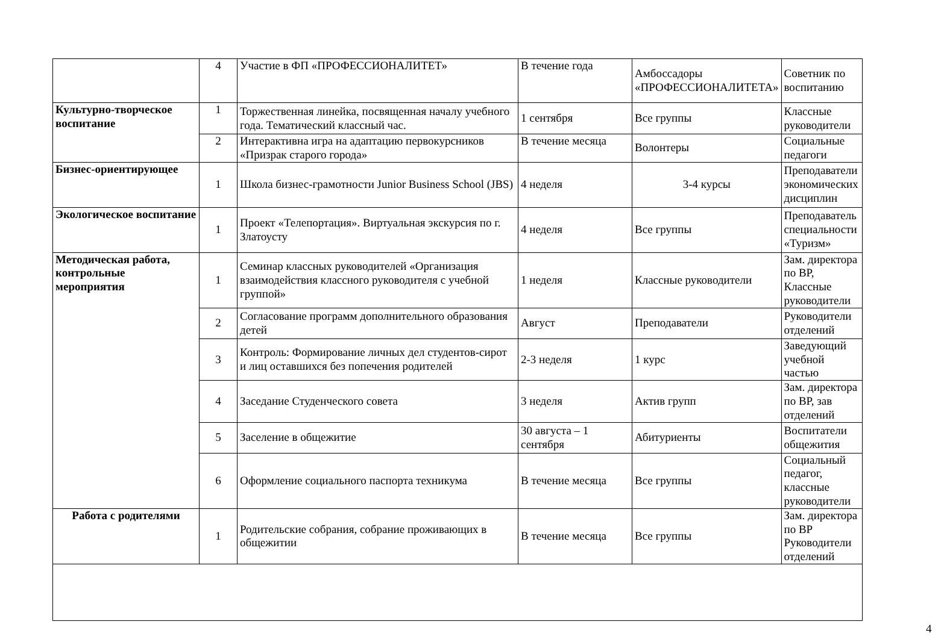| | 4 | Участие в ФП «ПРОФЕССИОНАЛИТЕТ» | В течение года | Амбоссадоры «ПРОФЕССИОНАЛИТЕТА» | Советник по воспитанию |
| Культурно-творческое воспитание | 1 | Торжественная линейка, посвященная началу учебного года. Тематический классный час. | 1 сентября | Все группы | Классные руководители |
| | 2 | Интерактивна игра на адаптацию первокурсников «Призрак старого города» | В течение месяца | Волонтеры | Социальные педагоги |
| Бизнес-ориентирующее | 1 | Школа бизнес-грамотности Junior Business School (JBS) | 4 неделя | 3-4 курсы | Преподаватели экономических дисциплин |
| Экологическое воспитание | 1 | Проект «Телепортация». Виртуальная экскурсия по г. Златоусту | 4 неделя | Все группы | Преподаватель специальности «Туризм» |
| Методическая работа, контрольные мероприятия | 1 | Семинар классных руководителей «Организация взаимодействия классного руководителя с учебной группой» | 1 неделя | Классные руководители | Зам. директора по ВР, Классные руководители |
| | 2 | Согласование программ дополнительного образования детей | Август | Преподаватели | Руководители отделений |
| | 3 | Контроль: Формирование личных дел студентов-сирот и лиц оставшихся без попечения родителей | 2-3 неделя | 1 курс | Заведующий учебной частью |
| | 4 | Заседание Студенческого совета | 3 неделя | Актив групп | Зам. директора по ВР, зав отделений |
| | 5 | Заселение в общежитие | 30 августа – 1 сентября | Абитуриенты | Воспитатели общежития |
| | 6 | Оформление социального паспорта техникума | В течение месяца | Все группы | Социальный педагог, классные руководители |
| Работа с родителями | 1 | Родительские собрания, собрание проживающих в общежитии | В течение месяца | Все группы | Зам. директора по ВР Руководители отделений |
4